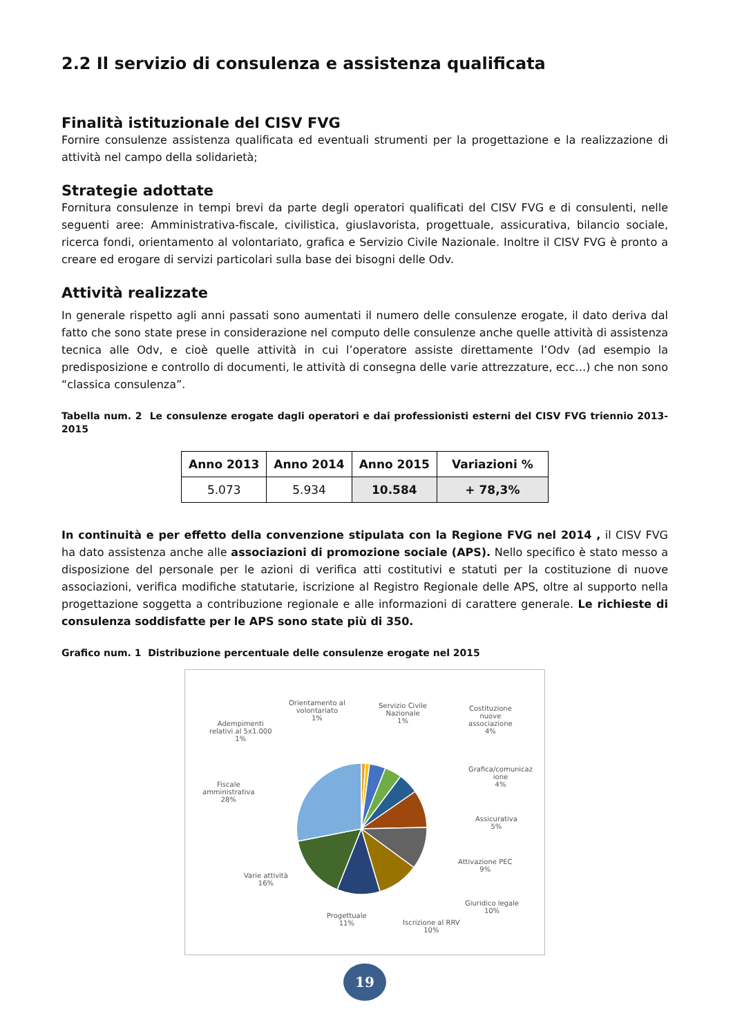2.2 Il servizio di consulenza e assistenza qualificata
Finalità istituzionale del CISV FVG
Fornire consulenze assistenza qualificata ed eventuali strumenti per la progettazione e la realizzazione di attività nel campo della solidarietà;
Strategie adottate
Fornitura consulenze in tempi brevi da parte degli operatori qualificati del CISV FVG e di consulenti, nelle seguenti aree: Amministrativa-fiscale, civilistica, giuslavorista, progettuale, assicurativa, bilancio sociale, ricerca fondi, orientamento al volontariato, grafica e Servizio Civile Nazionale. Inoltre il CISV FVG è pronto a creare ed erogare di servizi particolari sulla base dei bisogni delle Odv.
Attività realizzate
In generale rispetto agli anni passati sono aumentati il numero delle consulenze erogate, il dato deriva dal fatto che sono state prese in considerazione nel computo delle consulenze anche quelle attività di assistenza tecnica alle Odv, e cioè quelle attività in cui l’operatore assiste direttamente l’Odv (ad esempio la predisposizione e controllo di documenti, le attività di consegna delle varie attrezzature, ecc…) che non sono “classica consulenza”.
Tabella num. 2 Le consulenze erogate dagli operatori e dai professionisti esterni del CISV FVG triennio 2013-2015
| Anno 2013 | Anno 2014 | Anno 2015 | Variazioni % |
| --- | --- | --- | --- |
| 5.073 | 5.934 | 10.584 | + 78,3% |
In continuità e per effetto della convenzione stipulata con la Regione FVG nel 2014 , il CISV FVG ha dato assistenza anche alle associazioni di promozione sociale (APS). Nello specifico è stato messo a disposizione del personale per le azioni di verifica atti costitutivi e statuti per la costituzione di nuove associazioni, verifica modifiche statutarie, iscrizione al Registro Regionale delle APS, oltre al supporto nella progettazione soggetta a contribuzione regionale e alle informazioni di carattere generale. Le richieste di consulenza soddisfatte per le APS sono state più di 350.
Grafico num. 1 Distribuzione percentuale delle consulenze erogate nel 2015
Orientamento al
volontariato
1%
Servizio Civile
Nazionale
1%
Costituzione
nuove
associazione
4%
Adempimenti
relativi al 5x1.000
1%
Grafica/comunicaz
ione
4%
Fiscale
amministrativa
28%
Assicurativa
5%
Attivazione PEC
9%
Varie attività
16%
Giuridico legale
10%
Progettuale
11%
Iscrizione al RRV
10%
19